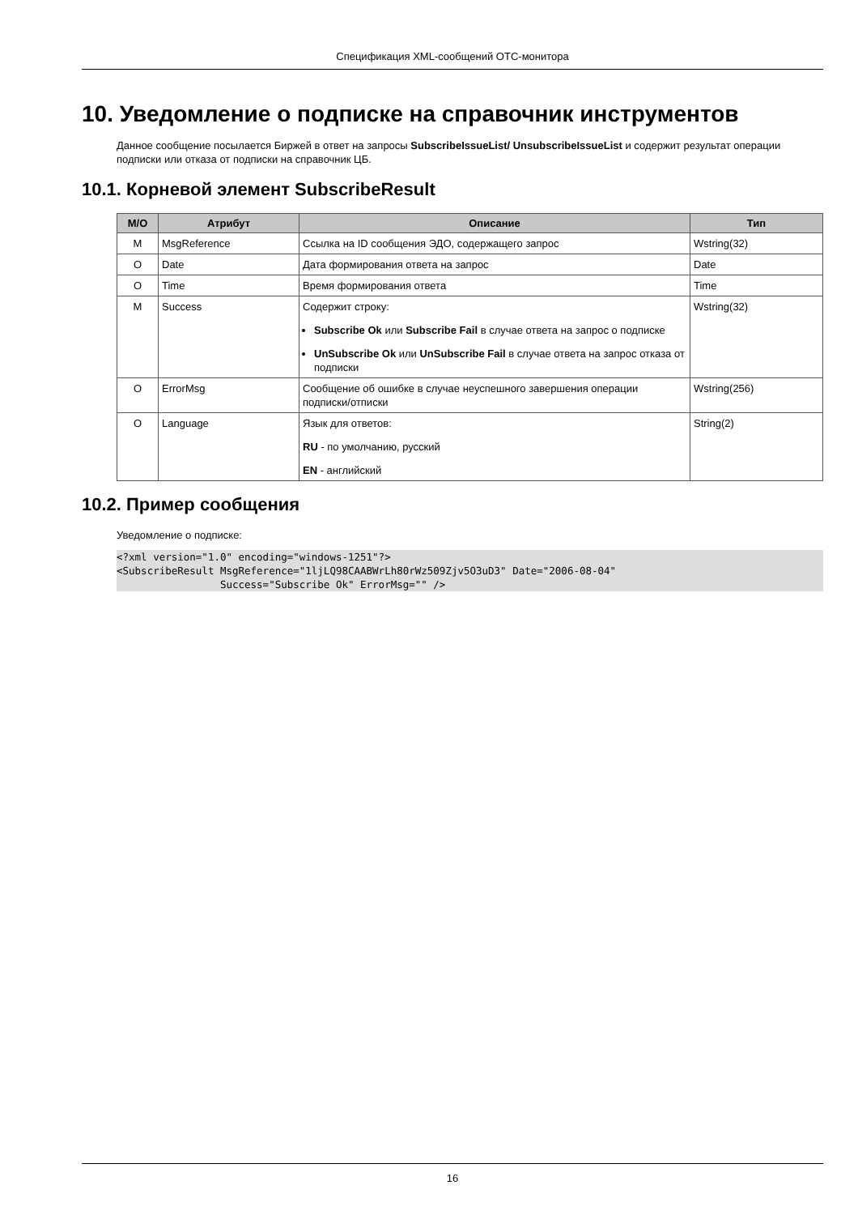Спецификация XML-сообщений ОТС-монитора
10. Уведомление о подписке на справочник инструментов
Данное сообщение посылается Биржей в ответ на запросы SubscribeIssueList/ UnsubscribeIssueList и содержит результат операции подписки или отказа от подписки на справочник ЦБ.
10.1. Корневой элемент SubscribeResult
| М/О | Атрибут | Описание | Тип |
| --- | --- | --- | --- |
| M | MsgReference | Ссылка на ID сообщения ЭДО, содержащего запрос | Wstring(32) |
| O | Date | Дата формирования ответа на запрос | Date |
| O | Time | Время формирования ответа | Time |
| M | Success | Содержит строку: Subscribe Ok или Subscribe Fail в случае ответа на запрос о подписке UnSubscribe Ok или UnSubscribe Fail в случае ответа на запрос отказа от подписки | Wstring(32) |
| O | ErrorMsg | Сообщение об ошибке в случае неуспешного завершения операции подписки/отписки | Wstring(256) |
| O | Language | Язык для ответов: RU - по умолчанию, русский EN - английский | String(2) |
10.2. Пример сообщения
Уведомление о подписке:
<?xml version="1.0" encoding="windows-1251"?>
<SubscribeResult MsgReference="1ljLQ98CAABWrLh80rWz509Zjv5O3uD3" Date="2006-08-04"
                 Success="Subscribe Ok" ErrorMsg="" />
16